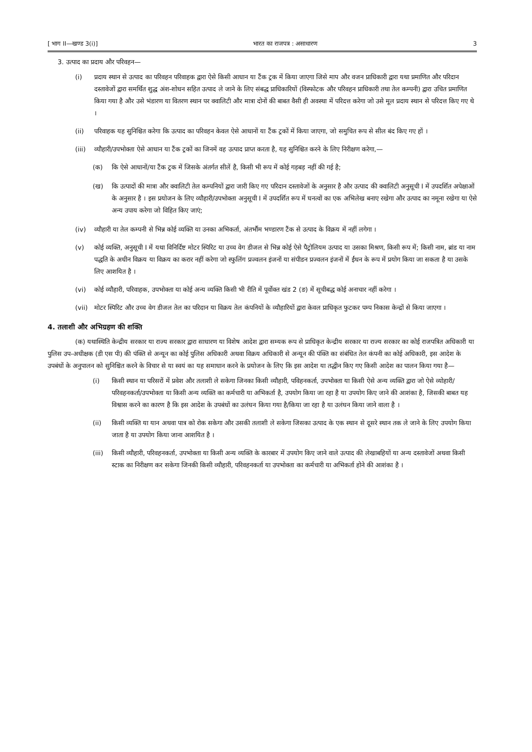[ भाग II—खण्ड 3(i)] भारत का राजपत्र : असाधारण 3
3. उत्पाद का प्रदाय और परिवहन—
(i) प्रदाय स्थान से उत्पाद का परिवहन परिवाहक द्वारा ऐसे किसी आधान या टैंक ट्रक में किया जाएगा जिसे माप और वजन प्राधिकारी द्वारा यथा प्रमाणित और परिदान दस्तावेजों द्वारा समर्थित शुद्ध अंश-शोधन सहित उत्पाद ले जाने के लिए संबद्ध प्राधिकारियों (विस्फोटक और परिवहन प्राधिकारी तथा तेल कम्पनी) द्वारा उचित प्रमाणित किया गया है और उसे भंडारण या वितरण स्थान पर क्वालिटी और मात्रा दोनों की बाबत वैसी ही अवस्था में परिदत्त करेगा जो उसे मूल प्रदाय स्थान से परिदत्त किए गए थे ।
(ii) परिवाहक यह सुनिश्चित करेगा कि उत्पाद का परिवहन केवल ऐसे आधानों या टैंक ट्रकों में किया जाएगा, जो समुचित रूप से सील बंद किए गए हों ।
(iii) व्यौहारी/उपभोक्ता ऐसे आधान या टैंक ट्रकों का जिनमें वह उत्पाद प्राप्त करता है, यह सुनिश्चित करने के लिए निरीक्षण करेगा,—
(क) कि ऐसे आधानों/या टैंक ट्रक में जिसके अंतर्गत सीलें है, किसी भी रूप में कोई गड़बड़ नहीं की गई है;
(ख) कि उत्पादों की मात्रा और क्वालिटी तेल कम्पनियों द्वारा जारी किए गए परिदान दस्तावेजों के अनुसार है और उत्पाद की क्वालिटी अनुसूची I में उपदर्शित अपेक्षाओं के अनुसार है । इस प्रयोजन के लिए व्यौहारी/उपभोक्ता अनुसूची I में उपदर्शित रूप में घनत्वों का एक अभिलेख बनाए रखेगा और उत्पाद का नमूना रखेगा या ऐसे अन्य उपाय करेगा जो विहित किए जाएं;
(iv) व्यौहारी या तेल कम्पनी से भिन्न कोई व्यक्ति या उनका अभिकर्ता, अंतर्भौम भण्डारण टैंक से उत्पाद के विक्रय में नहीं लगेगा ।
(v) कोई व्यक्ति, अनुसूची I में यथा विनिर्दिष्ट मोटर स्पिरिट या उच्च वेग डीजल से भिन्न कोई ऐसे पैट्रोलियम उत्पाद या उसका मिश्रण, किसी रूप में; किसी नाम, ब्रांड या नाम पद्धति के अधीन विक्रय या विक्रय का करार नहीं करेगा जो स्फुलिंग प्रज्वलन इंजनों या संपीडन प्रज्वलन इंजनों में ईंधन के रूप में प्रयोग किया जा सकता है या उसके लिए आशयित है ।
(vi) कोई व्यौहारी, परिवाहक, उपभोक्ता या कोई अन्य व्यक्ति किसी भी रीति में पूर्वोक्त खंड 2 (ङ) में सूचीबद्ध कोई अनाचार नहीं करेगा ।
(vii) मोटर स्पिरिट और उच्च वेग डीजल तेल का परिदान या विक्रय तेल कंपनियों के व्यौहारियों द्वारा केवल प्राधिकृत फुटकर पम्प निकास केन्द्रों से किया जाएगा ।
4. तलाशी और अभिग्रहण की शक्ति
(क) यथास्थिति केन्द्रीय सरकार या राज्य सरकार द्वारा साधारण या विशेष आदेश द्वारा सम्यक रूप से प्राधिकृत केन्द्रीय सरकार या राज्य सरकार का कोई राजपत्रित अधिकारी या पुलिस उप-अधीक्षक (डी एस पी) की पंक्ति से अन्यून का कोई पुलिस अधिकारी अथवा विक्रय अधिकारी से अन्यून की पंक्ति का संबंधित तेल कंपनी का कोई अधिकारी, इस आदेश के उपबंधों के अनुपालन को सुनिश्चित करने के विचार से या स्वयं का यह समाधान करने के प्रयोजन के लिए कि इस आदेश या तद्धीन किए गए किसी आदेश का पालन किया गया है—
(i) किसी स्थान या परिसरों में प्रवेश और तलाशी ले सकेगा जिनका किसी व्यौहारी, पविहनकर्ता, उपभोक्ता या किसी ऐसे अन्य व्यक्ति द्वारा जो ऐसे व्योहारी/परिवहनकर्ता/उपभोक्ता या किसी अन्य व्यक्ति का कर्मचारी या अभिकर्ता है, उपयोग किया जा रहा है या उपयोग किए जाने की आशंका है, जिसकी बाबत यह विश्वास करने का कारण है कि इस आदेश के उपबंधों का उलंघन किया गया है/किया जा रहा है या उलंघन किया जाने वाला है ।
(ii) किसी व्यक्ति या यान अथवा पात्र को रोक सकेगा और उसकी तलाशी ले सकेगा जिसका उत्पाद के एक स्थान से दूसरे स्थान तक ले जाने के लिए उपयोग किया जाता है या उपयोग किया जाना आशयित है ।
(iii) किसी व्यौहारी, परिवहनकर्ता, उपभोक्ता या किसी अन्य व्यक्ति के कारबार में उपयोग किए जाने वाले उत्पाद की लेखाबहियों या अन्य दस्तावेजों अथवा किसी स्टाक का निरीक्षण कर सकेगा जिनकी किसी व्यौहारी, परिवहनकर्ता या उपभोक्ता का कर्मचारी या अभिकर्ता होने की आशंका है ।